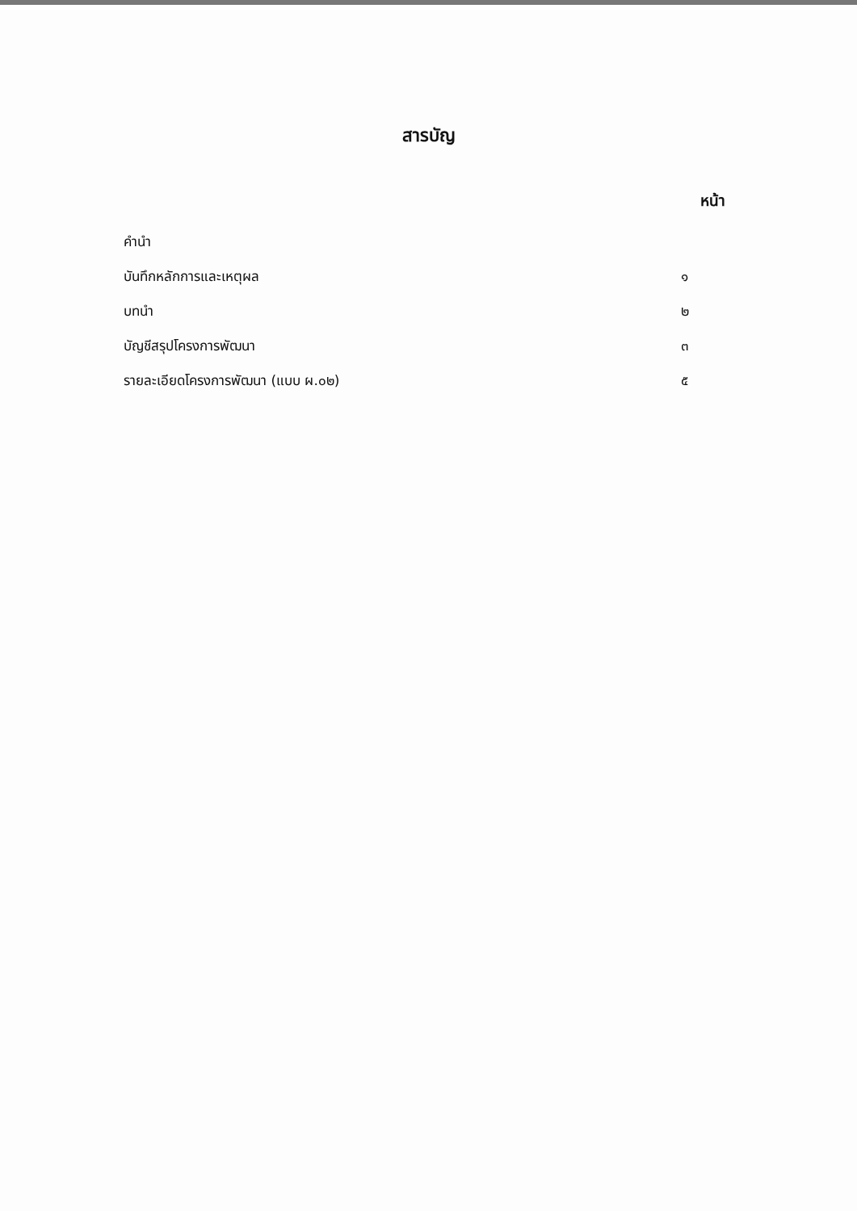สารบัญ
หน้า
| คำนำ | |
| บันทึกหลักการและเหตุผล | ๑ |
| บทนำ | ๒ |
| บัญชีสรุปโครงการพัฒนา | ๓ |
| รายละเอียดโครงการพัฒนา (แบบ ผ.๐๒) | ๕ |